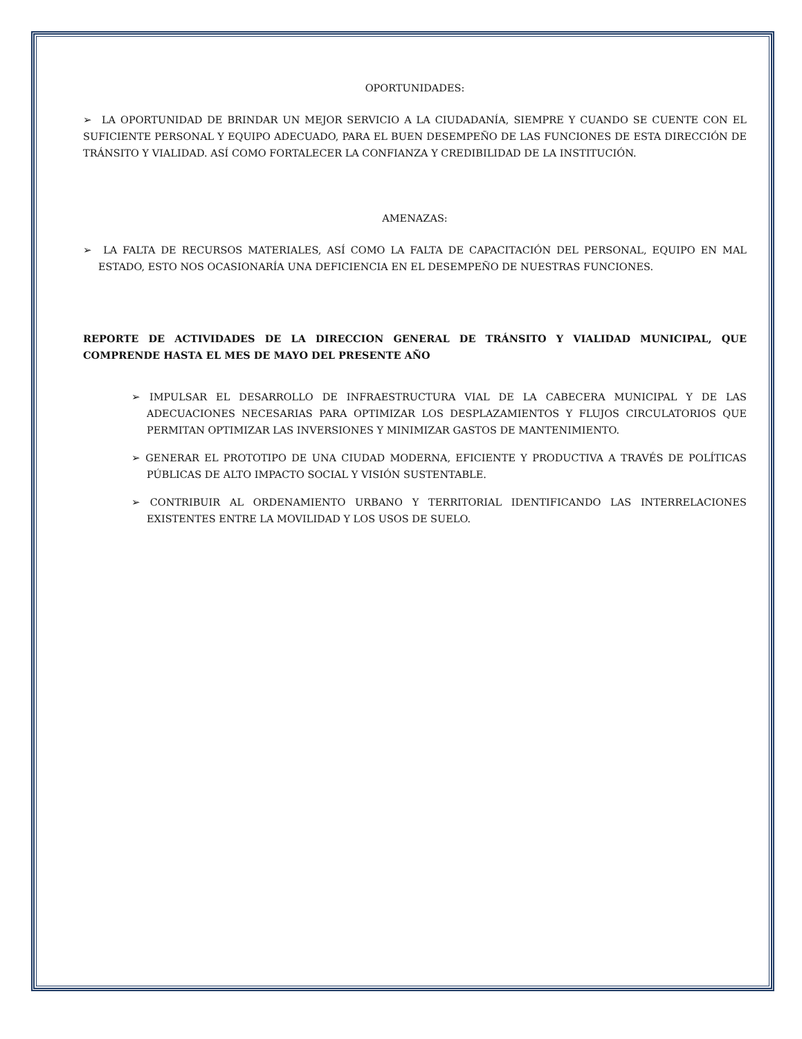OPORTUNIDADES:
➢ LA OPORTUNIDAD DE BRINDAR UN MEJOR SERVICIO A LA CIUDADANÍA, SIEMPRE Y CUANDO SE CUENTE CON EL SUFICIENTE PERSONAL Y EQUIPO ADECUADO, PARA EL BUEN DESEMPEÑO DE LAS FUNCIONES DE ESTA DIRECCIÓN DE TRÁNSITO Y VIALIDAD. ASÍ COMO FORTALECER LA CONFIANZA Y CREDIBILIDAD DE LA INSTITUCIÓN.
AMENAZAS:
➢ LA FALTA DE RECURSOS MATERIALES, ASÍ COMO LA FALTA DE CAPACITACIÓN DEL PERSONAL, EQUIPO EN MAL ESTADO, ESTO NOS OCASIONARÍA UNA DEFICIENCIA EN EL DESEMPEÑO DE NUESTRAS FUNCIONES.
REPORTE DE ACTIVIDADES DE LA DIRECCION GENERAL DE TRÁNSITO Y VIALIDAD MUNICIPAL, QUE COMPRENDE HASTA EL MES DE MAYO DEL PRESENTE AÑO
➢ IMPULSAR EL DESARROLLO DE INFRAESTRUCTURA VIAL DE LA CABECERA MUNICIPAL Y DE LAS ADECUACIONES NECESARIAS PARA OPTIMIZAR LOS DESPLAZAMIENTOS Y FLUJOS CIRCULATORIOS QUE PERMITAN OPTIMIZAR LAS INVERSIONES Y MINIMIZAR GASTOS DE MANTENIMIENTO.
➢ GENERAR EL PROTOTIPO DE UNA CIUDAD MODERNA, EFICIENTE Y PRODUCTIVA A TRAVÉS DE POLÍTICAS PÚBLICAS DE ALTO IMPACTO SOCIAL Y VISIÓN SUSTENTABLE.
➢ CONTRIBUIR AL ORDENAMIENTO URBANO Y TERRITORIAL IDENTIFICANDO LAS INTERRELACIONES EXISTENTES ENTRE LA MOVILIDAD Y LOS USOS DE SUELO.